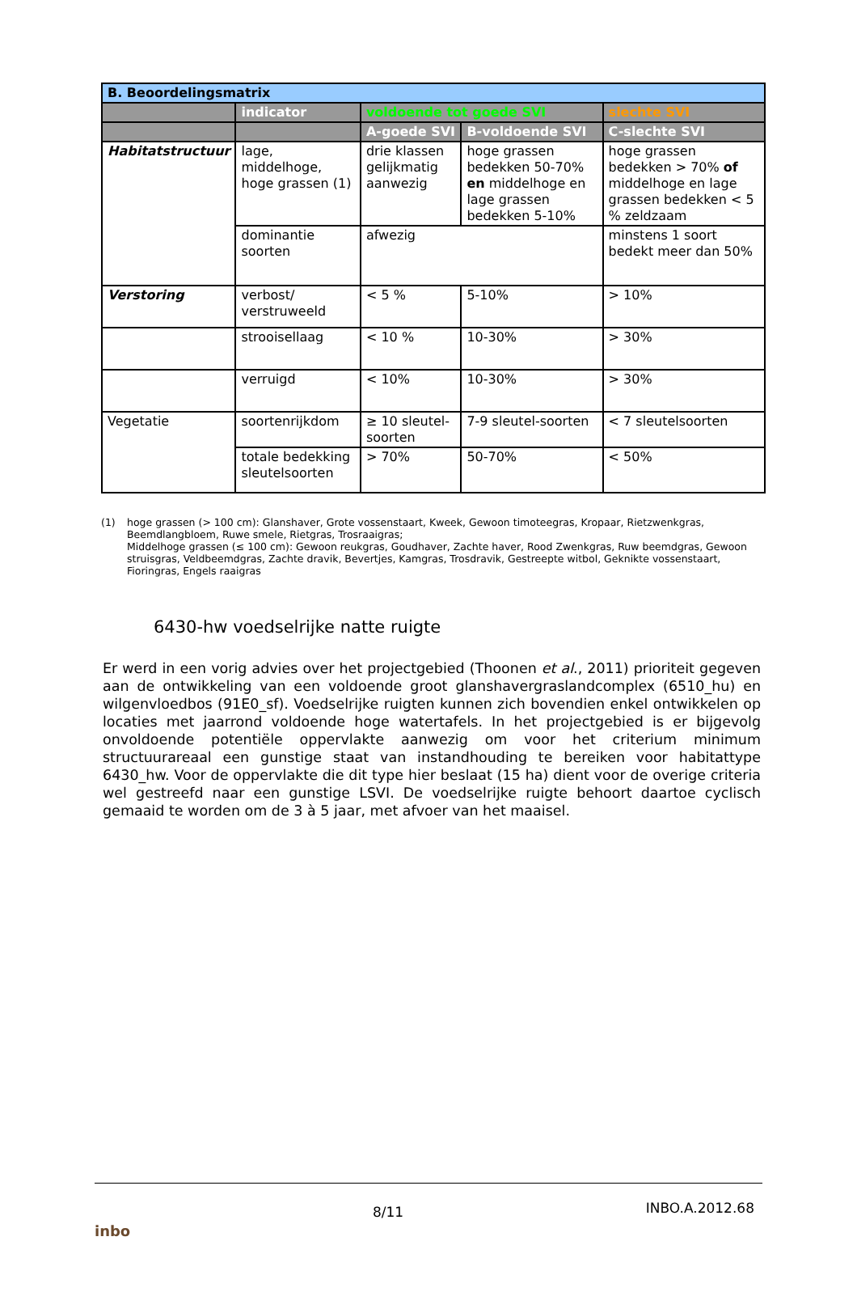| B. Beoordelingsmatrix | | | | |
| --- | --- | --- | --- | --- |
| | indicator | voldoende tot goede SVI | | slechte SVI |
| | | A-goede SVI | B-voldoende SVI | C-slechte SVI |
| Habitatstructuur | lage, middelhoge, hoge grassen (1) | drie klassen gelijkmatig aanwezig | hoge grassen bedekken 50-70% en middelhoge en lage grassen bedekken 5-10% | hoge grassen bedekken > 70% of middelhoge en lage grassen bedekken < 5 % zeldzaam |
| | dominantie soorten | afwezig | | minstens 1 soort bedekt meer dan 50% |
| Verstoring | verbost/ verstruweeld | < 5 % | 5-10% | > 10% |
| | strooisellaag | < 10 % | 10-30% | > 30% |
| | verruigd | < 10% | 10-30% | > 30% |
| Vegetatie | soortenrijkdom | ≥ 10 sleutel-soorten | 7-9 sleutel-soorten | < 7 sleutelsoorten |
| | totale bedekking sleutelsoorten | > 70% | 50-70% | < 50% |
(1) hoge grassen (> 100 cm): Glanshaver, Grote vossenstaart, Kweek, Gewoon timoteegras, Kropaar, Rietzwenkgras, Beemdlangbloem, Ruwe smele, Rietgras, Trosraaigras;
Middelhoge grassen (≤ 100 cm): Gewoon reukgras, Goudhaver, Zachte haver, Rood Zwenkgras, Ruw beemdgras, Gewoon struisgras, Veldbeemdgras, Zachte dravik, Bevertjes, Kamgras, Trosdravik, Gestreepte witbol, Geknikte vossenstaart, Fioringras, Engels raaigras
6430-hw voedselrijke natte ruigte
Er werd in een vorig advies over het projectgebied (Thoonen et al., 2011) prioriteit gegeven aan de ontwikkeling van een voldoende groot glanshavergraslandcomplex (6510_hu) en wilgenvloedbos (91E0_sf). Voedselrijke ruigten kunnen zich bovendien enkel ontwikkelen op locaties met jaarrond voldoende hoge watertafels. In het projectgebied is er bijgevolg onvoldoende potentiële oppervlakte aanwezig om voor het criterium minimum structuurareaal een gunstige staat van instandhouding te bereiken voor habitattype 6430_hw. Voor de oppervlakte die dit type hier beslaat (15 ha) dient voor de overige criteria wel gestreefd naar een gunstige LSVI. De voedselrijke ruigte behoort daartoe cyclisch gemaaid te worden om de 3 à 5 jaar, met afvoer van het maaisel.
inbo 8/11 INBO.A.2012.68